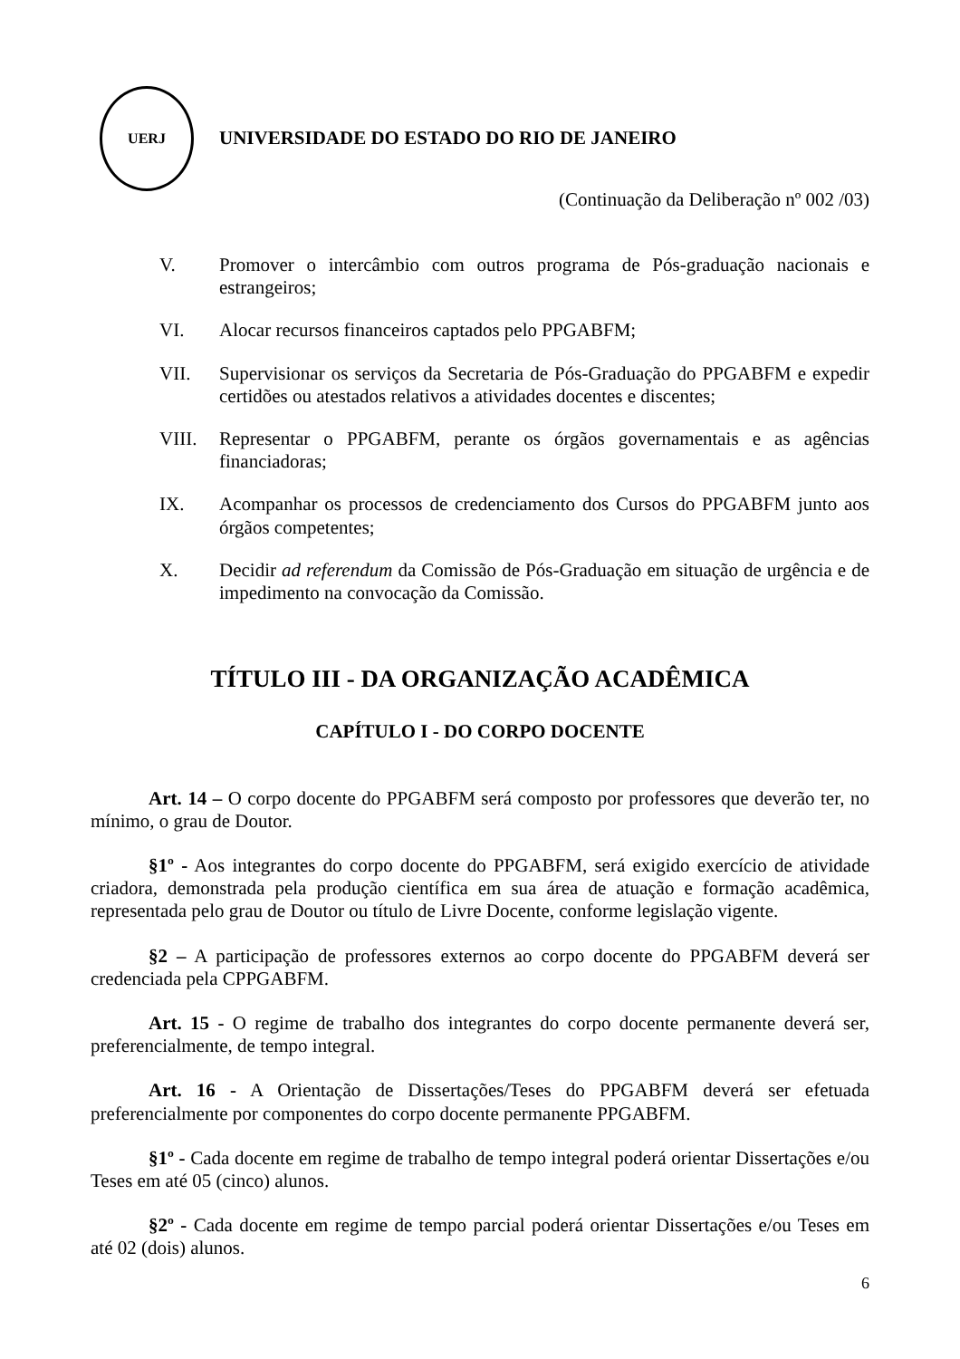UERJ
UNIVERSIDADE DO ESTADO DO RIO DE JANEIRO
(Continuação da Deliberação nº 002 /03)
V. Promover o intercâmbio com outros programa de Pós-graduação nacionais e estrangeiros;
VI. Alocar recursos financeiros captados pelo PPGABFM;
VII. Supervisionar os serviços da Secretaria de Pós-Graduação do PPGABFM e expedir certidões ou atestados relativos a atividades docentes e discentes;
VIII. Representar o PPGABFM, perante os órgãos governamentais e as agências financiadoras;
IX. Acompanhar os processos de credenciamento dos Cursos do PPGABFM junto aos órgãos competentes;
X. Decidir ad referendum da Comissão de Pós-Graduação em situação de urgência e de impedimento na convocação da Comissão.
TÍTULO III - DA ORGANIZAÇÃO ACADÊMICA
CAPÍTULO I - DO CORPO DOCENTE
Art. 14 – O corpo docente do PPGABFM será composto por professores que deverão ter, no mínimo, o grau de Doutor.
§1º - Aos integrantes do corpo docente do PPGABFM, será exigido exercício de atividade criadora, demonstrada pela produção científica em sua área de atuação e formação acadêmica, representada pelo grau de Doutor ou título de Livre Docente, conforme legislação vigente.
§2 – A participação de professores externos ao corpo docente do PPGABFM deverá ser credenciada pela CPPGABFM.
Art. 15 - O regime de trabalho dos integrantes do corpo docente permanente deverá ser, preferencialmente, de tempo integral.
Art. 16 - A Orientação de Dissertações/Teses do PPGABFM deverá ser efetuada preferencialmente por componentes do corpo docente permanente PPGABFM.
§1º - Cada docente em regime de trabalho de tempo integral poderá orientar Dissertações e/ou Teses em até 05 (cinco) alunos.
§2º - Cada docente em regime de tempo parcial poderá orientar Dissertações e/ou Teses em até 02 (dois) alunos.
6